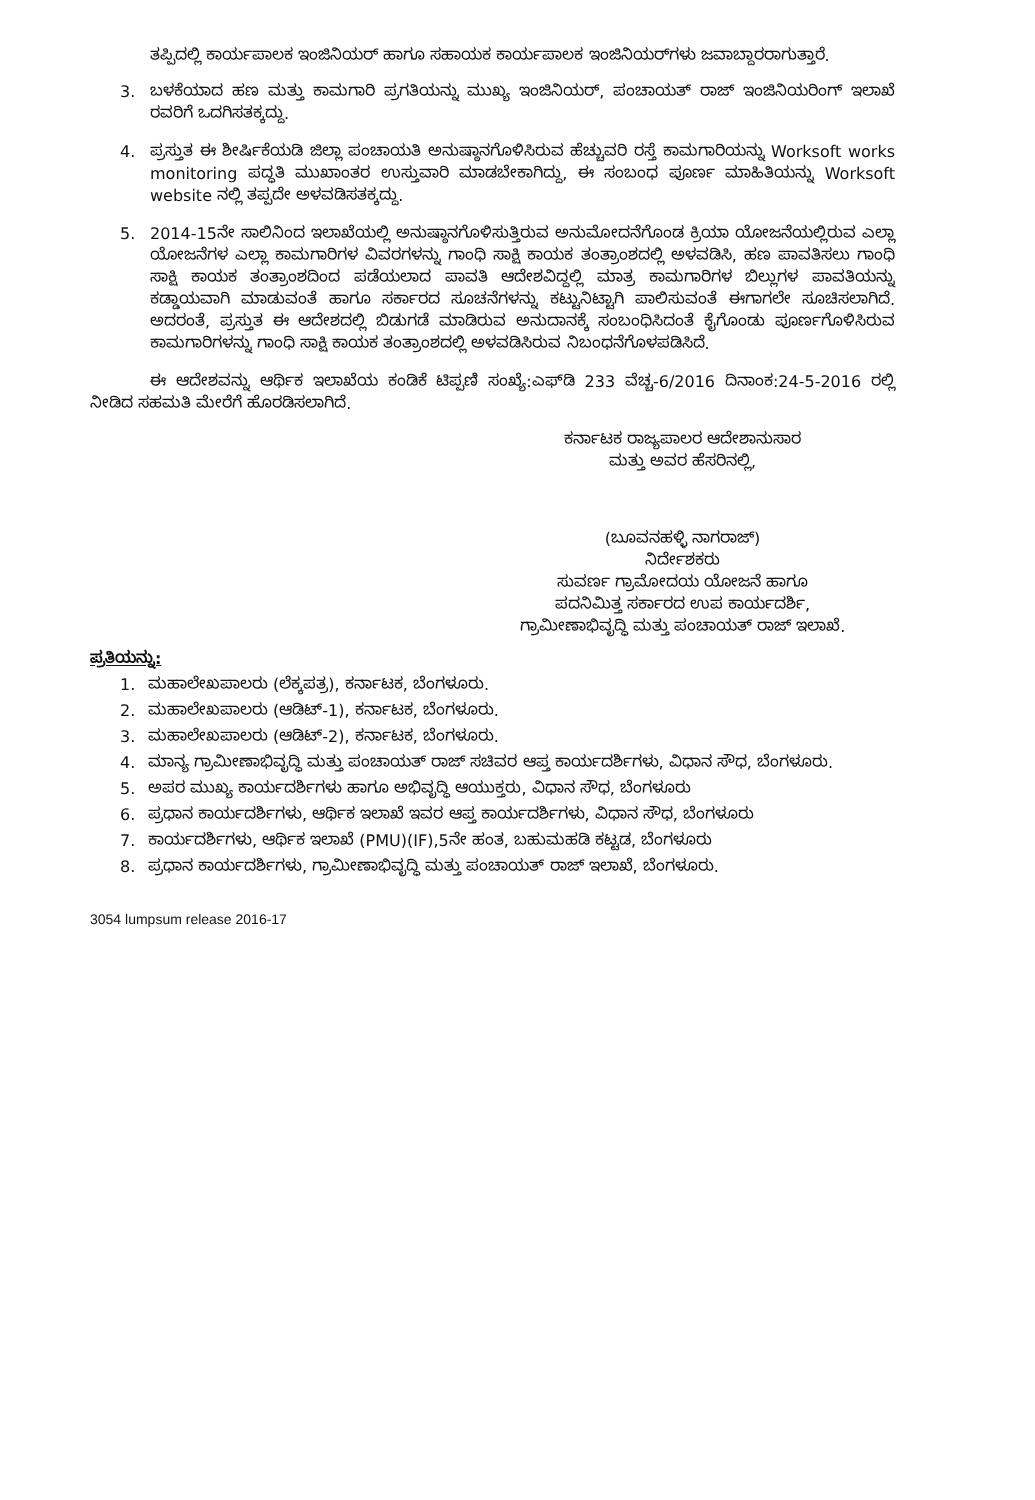ತಪ್ಪಿದಲ್ಲಿ ಕಾರ್ಯಪಾಲಕ ಇಂಜಿನಿಯರ್ ಹಾಗೂ ಸಹಾಯಕ ಕಾರ್ಯಪಾಲಕ ಇಂಜಿನಿಯರ್‌ಗಳು ಜವಾಬ್ದಾರರಾಗುತ್ತಾರೆ.
3. ಬಳಕೆಯಾದ ಹಣ ಮತ್ತು ಕಾಮಗಾರಿ ಪ್ರಗತಿಯನ್ನು ಮುಖ್ಯ ಇಂಜಿನಿಯರ್, ಪಂಚಾಯತ್ ರಾಜ್ ಇಂಜಿನಿಯರಿಂಗ್ ಇಲಾಖೆ ರವರಿಗೆ ಒದಗಿಸತಕ್ಕದ್ದು.
4. ಪ್ರಸ್ತುತ ಈ ಶೀರ್ಷಿಕೆಯಡಿ ಜಿಲ್ಲಾ ಪಂಚಾಯತಿ ಅನುಷ್ಠಾನಗೊಳಿಸಿರುವ ಹೆಚ್ಚುವರಿ ರಸ್ತೆ ಕಾಮಗಾರಿಯನ್ನು Worksoft works monitoring ಪದ್ಧತಿ ಮುಖಾಂತರ ಉಸ್ತುವಾರಿ ಮಾಡಬೇಕಾಗಿದ್ದು, ಈ ಸಂಬಂಧ ಪೂರ್ಣ ಮಾಹಿತಿಯನ್ನು Worksoft website ನಲ್ಲಿ ತಪ್ಪದೇ ಅಳವಡಿಸತಕ್ಕದ್ದು.
5. 2014-15ನೇ ಸಾಲಿನಿಂದ ಇಲಾಖೆಯಲ್ಲಿ ಅನುಷ್ಠಾನಗೊಳಿಸುತ್ತಿರುವ ಅನುಮೋದನೆಗೊಂಡ ಕ್ರಿಯಾ ಯೋಜನೆಯಲ್ಲಿರುವ ಎಲ್ಲಾ ಯೋಜನೆಗಳ ಎಲ್ಲಾ ಕಾಮಗಾರಿಗಳ ವಿವರಗಳನ್ನು ಗಾಂಧಿ ಸಾಕ್ಷಿ ಕಾಯಕ ತಂತ್ರಾಂಶದಲ್ಲಿ ಅಳವಡಿಸಿ, ಹಣ ಪಾವತಿಸಲು ಗಾಂಧಿ ಸಾಕ್ಷಿ ಕಾಯಕ ತಂತ್ರಾಂಶದಿಂದ ಪಡೆಯಲಾದ ಪಾವತಿ ಆದೇಶವಿದ್ದಲ್ಲಿ ಮಾತ್ರ ಕಾಮಗಾರಿಗಳ ಬಿಲ್ಲುಗಳ ಪಾವತಿಯನ್ನು ಕಡ್ಡಾಯವಾಗಿ ಮಾಡುವಂತೆ ಹಾಗೂ ಸರ್ಕಾರದ ಸೂಚನೆಗಳನ್ನು ಕಟ್ಟುನಿಟ್ಟಾಗಿ ಪಾಲಿಸುವಂತೆ ಈಗಾಗಲೇ ಸೂಚಿಸಲಾಗಿದೆ. ಅದರಂತೆ, ಪ್ರಸ್ತುತ ಈ ಆದೇಶದಲ್ಲಿ ಬಿಡುಗಡೆ ಮಾಡಿರುವ ಅನುದಾನಕ್ಕೆ ಸಂಬಂಧಿಸಿದಂತೆ ಕೈಗೊಂಡು ಪೂರ್ಣಗೊಳಿಸಿರುವ ಕಾಮಗಾರಿಗಳನ್ನು ಗಾಂಧಿ ಸಾಕ್ಷಿ ಕಾಯಕ ತಂತ್ರಾಂಶದಲ್ಲಿ ಅಳವಡಿಸಿರುವ ನಿಬಂಧನೆಗೊಳಪಡಿಸಿದೆ.
ಈ ಆದೇಶವನ್ನು ಆರ್ಥಿಕ ಇಲಾಖೆಯ ಕಂಡಿಕೆ ಟಿಪ್ಪಣಿ ಸಂಖ್ಯೆ:ಎಫ್‌ಡಿ 233 ವೆಚ್ಚ-6/2016 ದಿನಾಂಕ:24-5-2016 ರಲ್ಲಿ ನೀಡಿದ ಸಹಮತಿ ಮೇರೆಗೆ ಹೊರಡಿಸಲಾಗಿದೆ.
ಕರ್ನಾಟಕ ರಾಜ್ಯಪಾಲರ ಆದೇಶಾನುಸಾರ
ಮತ್ತು ಅವರ ಹೆಸರಿನಲ್ಲಿ,
(ಬೂವನಹಳ್ಳಿ ನಾಗರಾಜ್)
ನಿರ್ದೇಶಕರು
ಸುವರ್ಣ ಗ್ರಾಮೋದಯ ಯೋಜನೆ ಹಾಗೂ
ಪದನಿಮಿತ್ತ ಸರ್ಕಾರದ ಉಪ ಕಾರ್ಯದರ್ಶಿ,
ಗ್ರಾಮೀಣಾಭಿವೃದ್ಧಿ ಮತ್ತು ಪಂಚಾಯತ್ ರಾಜ್ ಇಲಾಖೆ.
ಪ್ರತಿಯನ್ನು:
1. ಮಹಾಲೇಖಪಾಲರು (ಲೆಕ್ಕಪತ್ರ), ಕರ್ನಾಟಕ, ಬೆಂಗಳೂರು.
2. ಮಹಾಲೇಖಪಾಲರು (ಆಡಿಟ್-1), ಕರ್ನಾಟಕ, ಬೆಂಗಳೂರು.
3. ಮಹಾಲೇಖಪಾಲರು (ಆಡಿಟ್-2), ಕರ್ನಾಟಕ, ಬೆಂಗಳೂರು.
4. ಮಾನ್ಯ ಗ್ರಾಮೀಣಾಭಿವೃದ್ಧಿ ಮತ್ತು ಪಂಚಾಯತ್ ರಾಜ್ ಸಚಿವರ ಆಪ್ತ ಕಾರ್ಯದರ್ಶಿಗಳು, ವಿಧಾನ ಸೌಧ, ಬೆಂಗಳೂರು.
5. ಅಪರ ಮುಖ್ಯ ಕಾರ್ಯದರ್ಶಿಗಳು ಹಾಗೂ ಅಭಿವೃದ್ಧಿ ಆಯುಕ್ತರು, ವಿಧಾನ ಸೌಧ, ಬೆಂಗಳೂರು
6. ಪ್ರಧಾನ ಕಾರ್ಯದರ್ಶಿಗಳು, ಆರ್ಥಿಕ ಇಲಾಖೆ ಇವರ ಆಪ್ತ ಕಾರ್ಯದರ್ಶಿಗಳು, ವಿಧಾನ ಸೌಧ, ಬೆಂಗಳೂರು
7. ಕಾರ್ಯದರ್ಶಿಗಳು, ಆರ್ಥಿಕ ಇಲಾಖೆ (PMU)(IF),5ನೇ ಹಂತ, ಬಹುಮಹಡಿ ಕಟ್ಟಡ, ಬೆಂಗಳೂರು
8. ಪ್ರಧಾನ ಕಾರ್ಯದರ್ಶಿಗಳು, ಗ್ರಾಮೀಣಾಭಿವೃದ್ಧಿ ಮತ್ತು ಪಂಚಾಯತ್ ರಾಜ್ ಇಲಾಖೆ, ಬೆಂಗಳೂರು.
3054 lumpsum release 2016-17